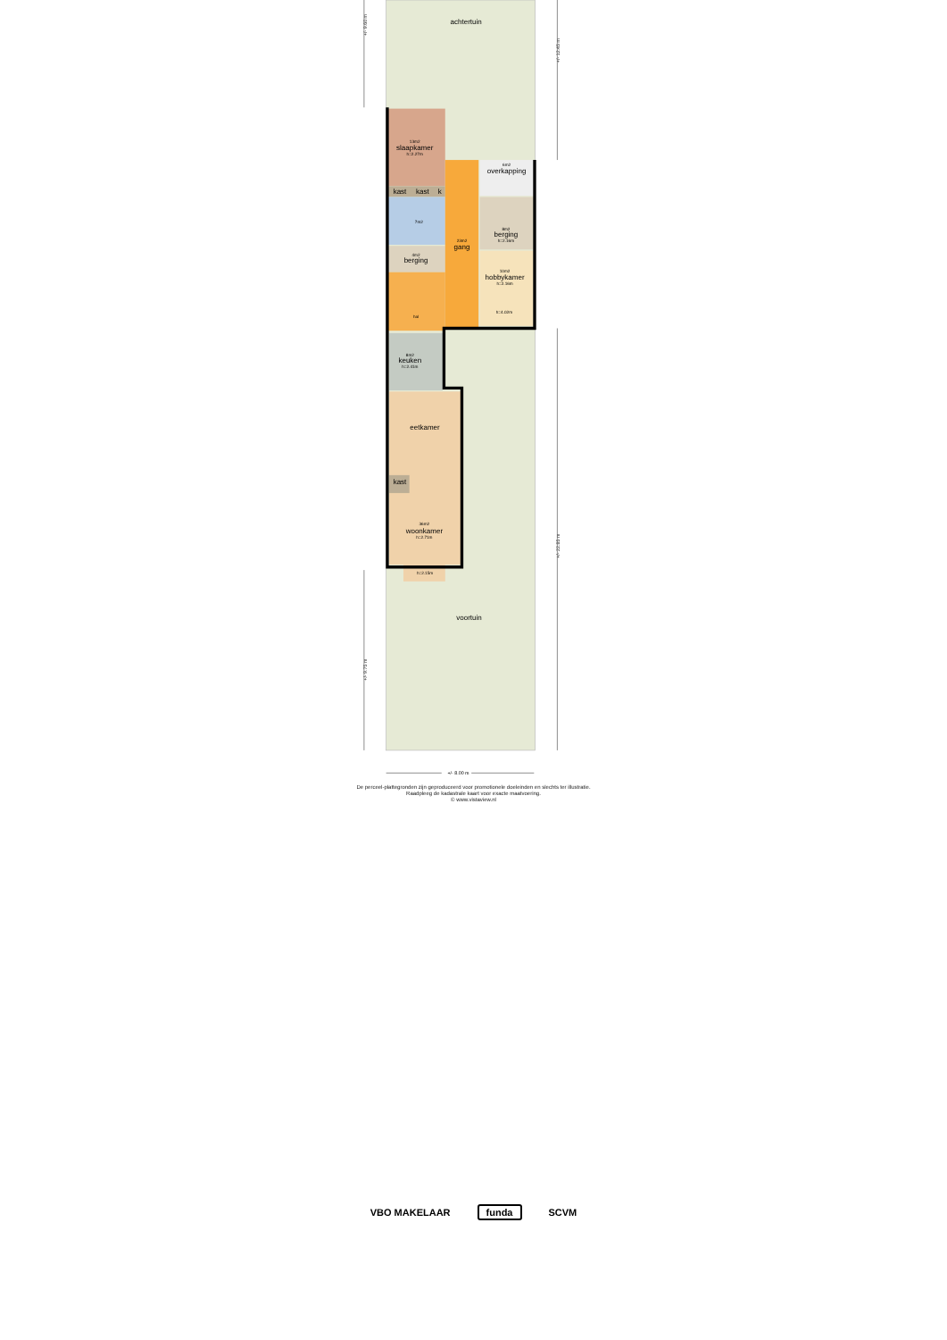achtertuin
13m2
slaapkamer
h=2.27m
6m2
overkapping
kast
kast
k
7m2
8m2
berging
h=2.16m
23m2
gang
4m2
berging
10m2
hobbykamer
h=2.16m
h=4.02m
hal
8m2
keuken
h=2.41m
eetkamer
kast
36m2
woonkamer
h=2.71m
h=2.15m
voortuin
+/- 8.00 m
+/- 9.60 m
+/- 12.45 m
+/- 22.85 m
+/- 9.75 m
De perceel-plattegronden zijn geproduceerd voor promotionele doeleinden en slechts ter illustratie.
Raadpleeg de kadastrale kaart voor exacte maatvoering.
© www.vistaview.nl
VBO MAKELAAR funda SCVM